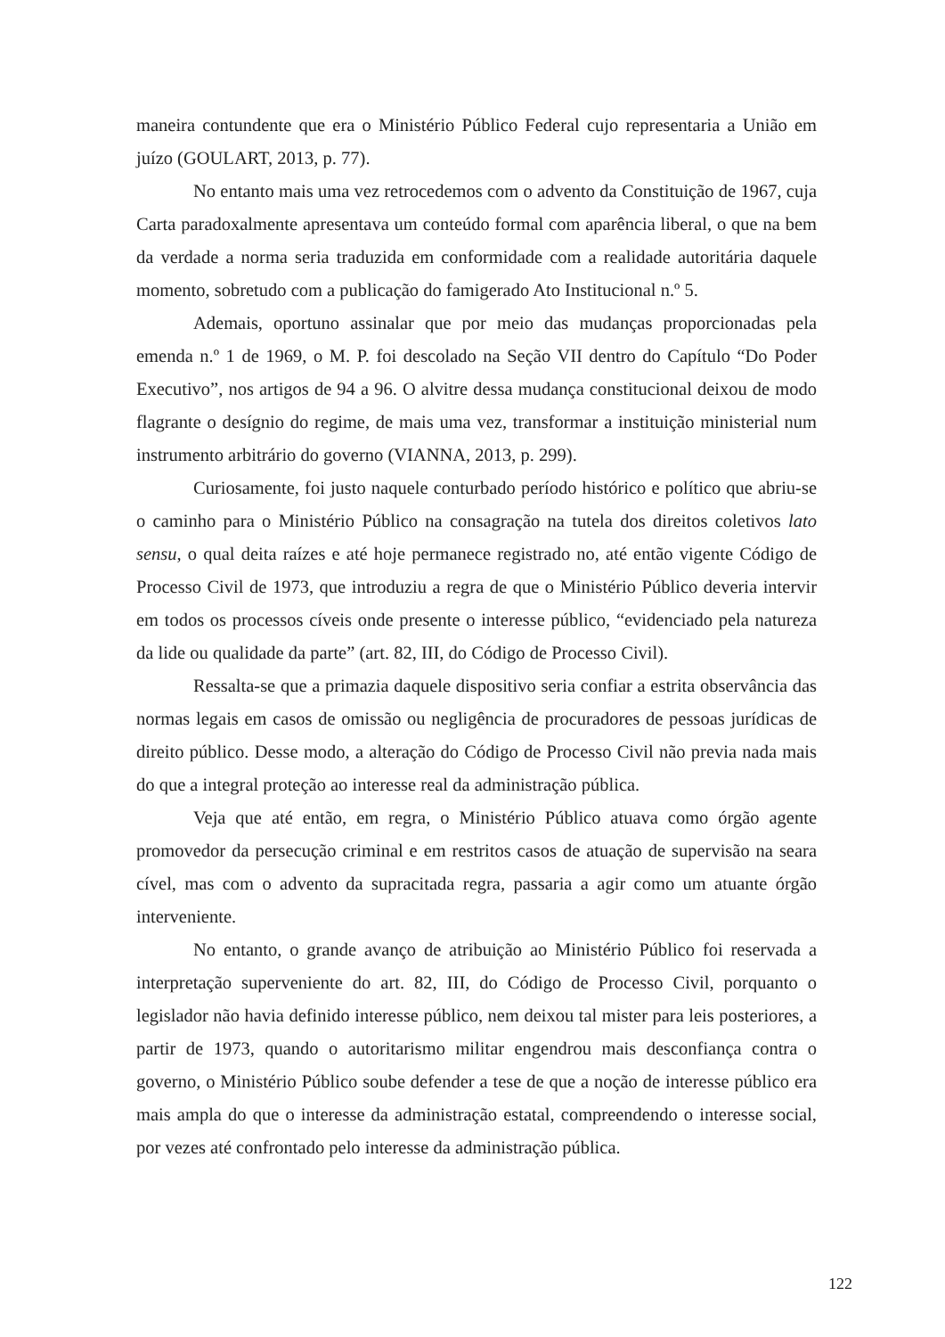maneira contundente que era o Ministério Público Federal cujo representaria a União em juízo (GOULART, 2013, p. 77).
No entanto mais uma vez retrocedemos com o advento da Constituição de 1967, cuja Carta paradoxalmente apresentava um conteúdo formal com aparência liberal, o que na bem da verdade a norma seria traduzida em conformidade com a realidade autoritária daquele momento, sobretudo com a publicação do famigerado Ato Institucional n.º 5.
Ademais, oportuno assinalar que por meio das mudanças proporcionadas pela emenda n.º 1 de 1969, o M. P. foi descolado na Seção VII dentro do Capítulo “Do Poder Executivo”, nos artigos de 94 a 96. O alvitre dessa mudança constitucional deixou de modo flagrante o desígnio do regime, de mais uma vez, transformar a instituição ministerial num instrumento arbitrário do governo (VIANNA, 2013, p. 299).
Curiosamente, foi justo naquele conturbado período histórico e político que abriu-se o caminho para o Ministério Público na consagração na tutela dos direitos coletivos lato sensu, o qual deita raízes e até hoje permanece registrado no, até então vigente Código de Processo Civil de 1973, que introduziu a regra de que o Ministério Público deveria intervir em todos os processos cíveis onde presente o interesse público, “evidenciado pela natureza da lide ou qualidade da parte” (art. 82, III, do Código de Processo Civil).
Ressalta-se que a primazia daquele dispositivo seria confiar a estrita observância das normas legais em casos de omissão ou negligência de procuradores de pessoas jurídicas de direito público. Desse modo, a alteração do Código de Processo Civil não previa nada mais do que a integral proteção ao interesse real da administração pública.
Veja que até então, em regra, o Ministério Público atuava como órgão agente promovedor da persecução criminal e em restritos casos de atuação de supervisão na seara cível, mas com o advento da supracitada regra, passaria a agir como um atuante órgão interveniente.
No entanto, o grande avanço de atribuição ao Ministério Público foi reservada a interpretação superveniente do art. 82, III, do Código de Processo Civil, porquanto o legislador não havia definido interesse público, nem deixou tal mister para leis posteriores, a partir de 1973, quando o autoritarismo militar engendrou mais desconfiança contra o governo, o Ministério Público soube defender a tese de que a noção de interesse público era mais ampla do que o interesse da administração estatal, compreendendo o interesse social, por vezes até confrontado pelo interesse da administração pública.
122